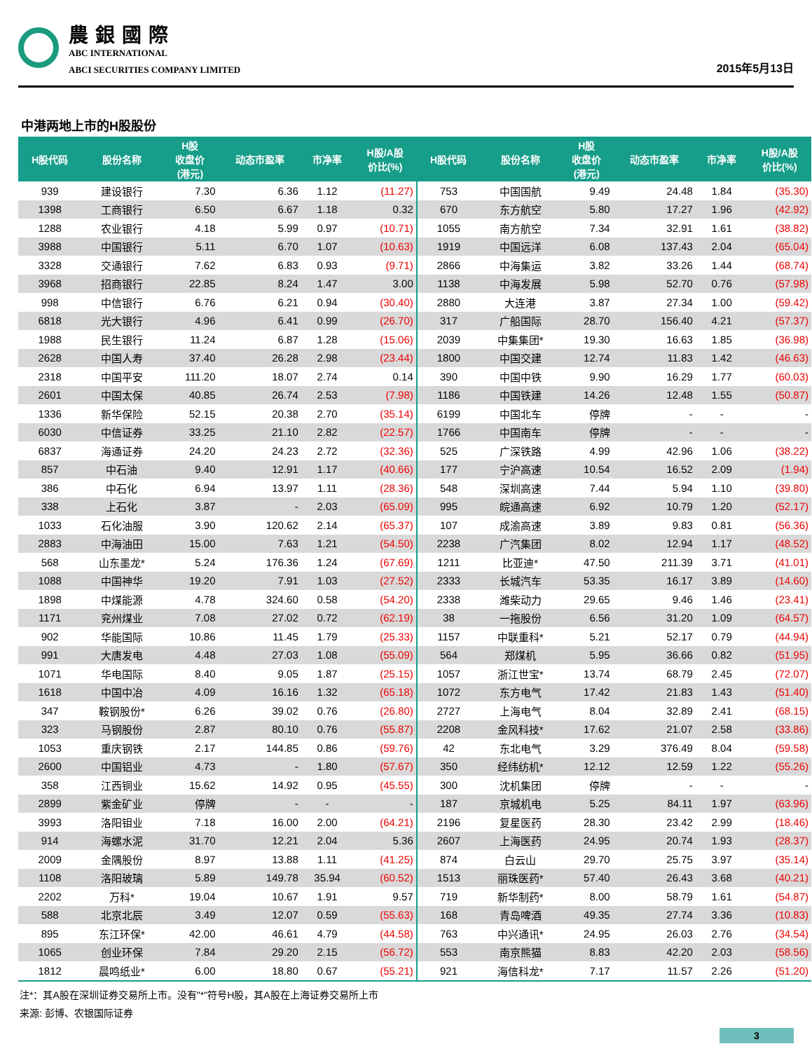農銀國際
ABC INTERNATIONAL
ABCI SECURITIES COMPANY LIMITED
2015年5月13日
中港两地上市的H股股份
| H股代码 | 股份名称 | H股 收盘价 (港元) | 动态市盈率 | 市净率 | H股/A股 价比(%) | H股代码 | 股份名称 | H股 收盘价 (港元) | 动态市盈率 | 市净率 | H股/A股 价比(%) |
| --- | --- | --- | --- | --- | --- | --- | --- | --- | --- | --- | --- |
| 939 | 建设银行 | 7.30 | 6.36 | 1.12 | (11.27) | 753 | 中国国航 | 9.49 | 24.48 | 1.84 | (35.30) |
| 1398 | 工商银行 | 6.50 | 6.67 | 1.18 | 0.32 | 670 | 东方航空 | 5.80 | 17.27 | 1.96 | (42.92) |
| 1288 | 农业银行 | 4.18 | 5.99 | 0.97 | (10.71) | 1055 | 南方航空 | 7.34 | 32.91 | 1.61 | (38.82) |
| 3988 | 中国银行 | 5.11 | 6.70 | 1.07 | (10.63) | 1919 | 中国远洋 | 6.08 | 137.43 | 2.04 | (65.04) |
| 3328 | 交通银行 | 7.62 | 6.83 | 0.93 | (9.71) | 2866 | 中海集运 | 3.82 | 33.26 | 1.44 | (68.74) |
| 3968 | 招商银行 | 22.85 | 8.24 | 1.47 | 3.00 | 1138 | 中海发展 | 5.98 | 52.70 | 0.76 | (57.98) |
| 998 | 中信银行 | 6.76 | 6.21 | 0.94 | (30.40) | 2880 | 大连港 | 3.87 | 27.34 | 1.00 | (59.42) |
| 6818 | 光大银行 | 4.96 | 6.41 | 0.99 | (26.70) | 317 | 广船国际 | 28.70 | 156.40 | 4.21 | (57.37) |
| 1988 | 民生银行 | 11.24 | 6.87 | 1.28 | (15.06) | 2039 | 中集集团* | 19.30 | 16.63 | 1.85 | (36.98) |
| 2628 | 中国人寿 | 37.40 | 26.28 | 2.98 | (23.44) | 1800 | 中国交建 | 12.74 | 11.83 | 1.42 | (46.63) |
| 2318 | 中国平安 | 111.20 | 18.07 | 2.74 | 0.14 | 390 | 中国中铁 | 9.90 | 16.29 | 1.77 | (60.03) |
| 2601 | 中国太保 | 40.85 | 26.74 | 2.53 | (7.98) | 1186 | 中国铁建 | 14.26 | 12.48 | 1.55 | (50.87) |
| 1336 | 新华保险 | 52.15 | 20.38 | 2.70 | (35.14) | 6199 | 中国北车 | 停牌 | - | - | - |
| 6030 | 中信证券 | 33.25 | 21.10 | 2.82 | (22.57) | 1766 | 中国南车 | 停牌 | - | - | - |
| 6837 | 海通证券 | 24.20 | 24.23 | 2.72 | (32.36) | 525 | 广深铁路 | 4.99 | 42.96 | 1.06 | (38.22) |
| 857 | 中石油 | 9.40 | 12.91 | 1.17 | (40.66) | 177 | 宁沪高速 | 10.54 | 16.52 | 2.09 | (1.94) |
| 386 | 中石化 | 6.94 | 13.97 | 1.11 | (28.36) | 548 | 深圳高速 | 7.44 | 5.94 | 1.10 | (39.80) |
| 338 | 上石化 | 3.87 | - | 2.03 | (65.09) | 995 | 皖通高速 | 6.92 | 10.79 | 1.20 | (52.17) |
| 1033 | 石化油服 | 3.90 | 120.62 | 2.14 | (65.37) | 107 | 成渝高速 | 3.89 | 9.83 | 0.81 | (56.36) |
| 2883 | 中海油田 | 15.00 | 7.63 | 1.21 | (54.50) | 2238 | 广汽集团 | 8.02 | 12.94 | 1.17 | (48.52) |
| 568 | 山东墨龙* | 5.24 | 176.36 | 1.24 | (67.69) | 1211 | 比亚迪* | 47.50 | 211.39 | 3.71 | (41.01) |
| 1088 | 中国神华 | 19.20 | 7.91 | 1.03 | (27.52) | 2333 | 长城汽车 | 53.35 | 16.17 | 3.89 | (14.60) |
| 1898 | 中煤能源 | 4.78 | 324.60 | 0.58 | (54.20) | 2338 | 潍柴动力 | 29.65 | 9.46 | 1.46 | (23.41) |
| 1171 | 兖州煤业 | 7.08 | 27.02 | 0.72 | (62.19) | 38 | 一拖股份 | 6.56 | 31.20 | 1.09 | (64.57) |
| 902 | 华能国际 | 10.86 | 11.45 | 1.79 | (25.33) | 1157 | 中联重科* | 5.21 | 52.17 | 0.79 | (44.94) |
| 991 | 大唐发电 | 4.48 | 27.03 | 1.08 | (55.09) | 564 | 郑煤机 | 5.95 | 36.66 | 0.82 | (51.95) |
| 1071 | 华电国际 | 8.40 | 9.05 | 1.87 | (25.15) | 1057 | 浙江世宝* | 13.74 | 68.79 | 2.45 | (72.07) |
| 1618 | 中国中冶 | 4.09 | 16.16 | 1.32 | (65.18) | 1072 | 东方电气 | 17.42 | 21.83 | 1.43 | (51.40) |
| 347 | 鞍钢股份* | 6.26 | 39.02 | 0.76 | (26.80) | 2727 | 上海电气 | 8.04 | 32.89 | 2.41 | (68.15) |
| 323 | 马钢股份 | 2.87 | 80.10 | 0.76 | (55.87) | 2208 | 金风科技* | 17.62 | 21.07 | 2.58 | (33.86) |
| 1053 | 重庆钢铁 | 2.17 | 144.85 | 0.86 | (59.76) | 42 | 东北电气 | 3.29 | 376.49 | 8.04 | (59.58) |
| 2600 | 中国铝业 | 4.73 | - | 1.80 | (57.67) | 350 | 经纬纺机* | 12.12 | 12.59 | 1.22 | (55.26) |
| 358 | 江西铜业 | 15.62 | 14.92 | 0.95 | (45.55) | 300 | 沈机集团 | 停牌 | - | - | - |
| 2899 | 紫金矿业 | 停牌 | - | - | - | 187 | 京城机电 | 5.25 | 84.11 | 1.97 | (63.96) |
| 3993 | 洛阳钼业 | 7.18 | 16.00 | 2.00 | (64.21) | 2196 | 复星医药 | 28.30 | 23.42 | 2.99 | (18.46) |
| 914 | 海螺水泥 | 31.70 | 12.21 | 2.04 | 5.36 | 2607 | 上海医药 | 24.95 | 20.74 | 1.93 | (28.37) |
| 2009 | 金隅股份 | 8.97 | 13.88 | 1.11 | (41.25) | 874 | 白云山 | 29.70 | 25.75 | 3.97 | (35.14) |
| 1108 | 洛阳玻璃 | 5.89 | 149.78 | 35.94 | (60.52) | 1513 | 丽珠医药* | 57.40 | 26.43 | 3.68 | (40.21) |
| 2202 | 万科* | 19.04 | 10.67 | 1.91 | 9.57 | 719 | 新华制药* | 8.00 | 58.79 | 1.61 | (54.87) |
| 588 | 北京北辰 | 3.49 | 12.07 | 0.59 | (55.63) | 168 | 青岛啤酒 | 49.35 | 27.74 | 3.36 | (10.83) |
| 895 | 东江环保* | 42.00 | 46.61 | 4.79 | (44.58) | 763 | 中兴通讯* | 24.95 | 26.03 | 2.76 | (34.54) |
| 1065 | 创业环保 | 7.84 | 29.20 | 2.15 | (56.72) | 553 | 南京熊猫 | 8.83 | 42.20 | 2.03 | (58.56) |
| 1812 | 晨鸣纸业* | 6.00 | 18.80 | 0.67 | (55.21) | 921 | 海信科龙* | 7.17 | 11.57 | 2.26 | (51.20) |
注*：其A股在深圳证券交易所上市。没有"*"符号H股，其A股在上海证券交易所上市
来源: 彭博、农银国际证券
3